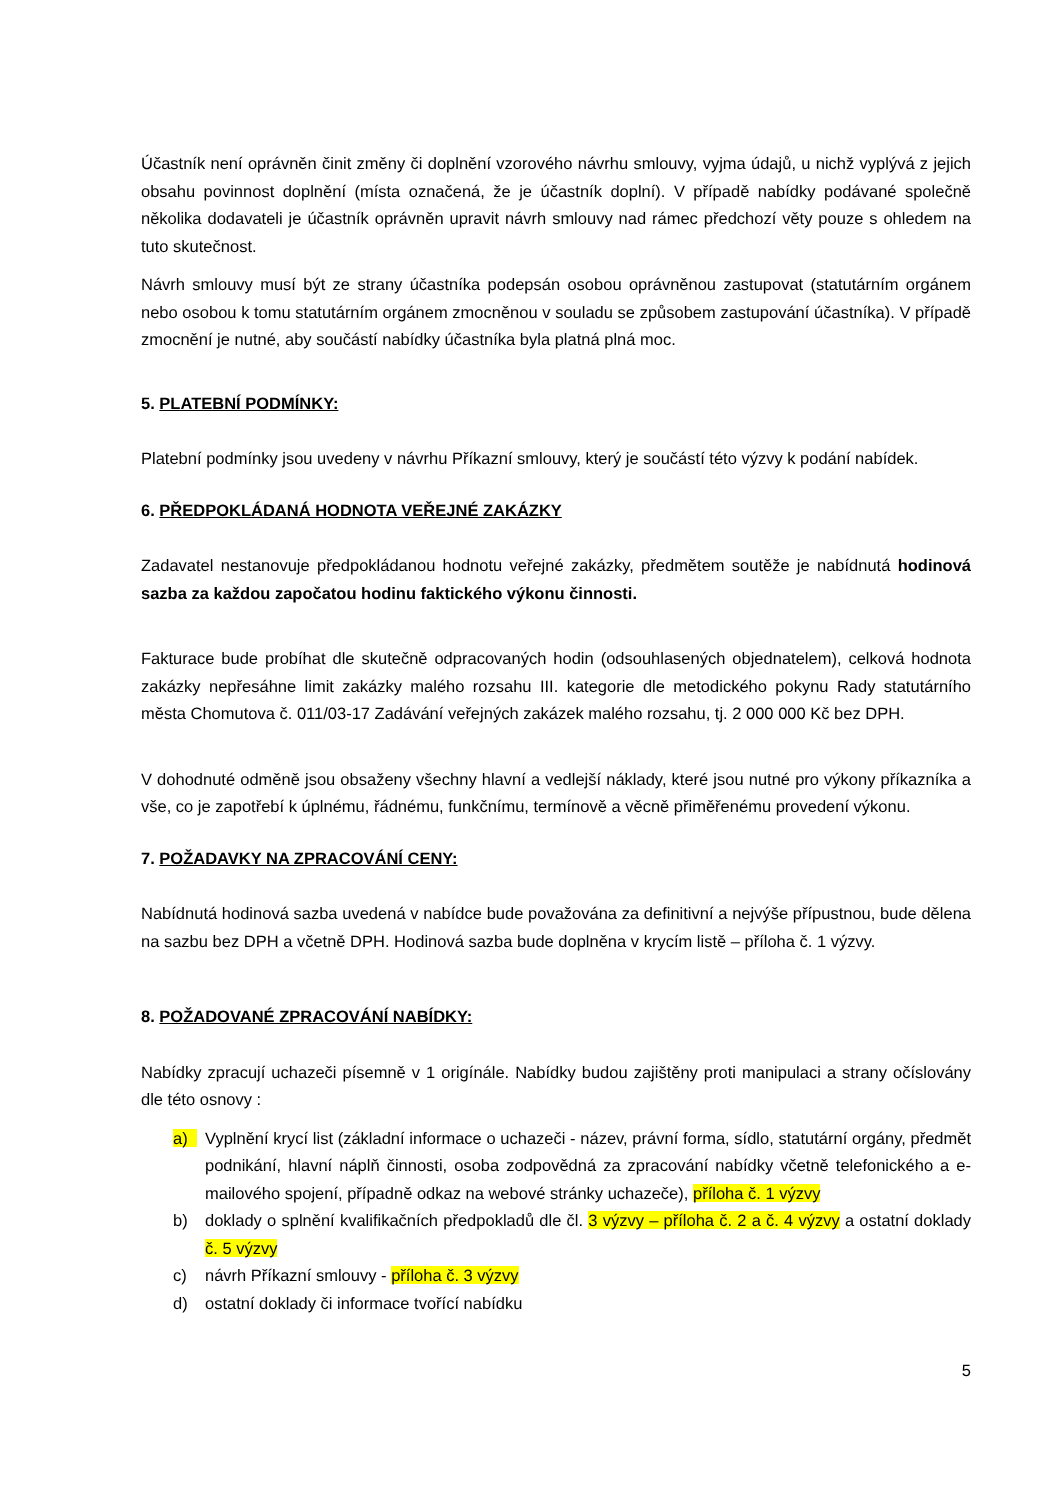Účastník není oprávněn činit změny či doplnění vzorového návrhu smlouvy, vyjma údajů, u nichž vyplývá z jejich obsahu povinnost doplnění (místa označená, že je účastník doplní). V případě nabídky podávané společně několika dodavateli je účastník oprávněn upravit návrh smlouvy nad rámec předchozí věty pouze s ohledem na tuto skutečnost.
Návrh smlouvy musí být ze strany účastníka podepsán osobou oprávněnou zastupovat (statutárním orgánem nebo osobou k tomu statutárním orgánem zmocněnou v souladu se způsobem zastupování účastníka). V případě zmocnění je nutné, aby součástí nabídky účastníka byla platná plná moc.
5. PLATEBNÍ PODMÍNKY:
Platební podmínky jsou uvedeny v návrhu Příkazní smlouvy, který je součástí této výzvy k podání nabídek.
6. PŘEDPOKLÁDANÁ HODNOTA VEŘEJNÉ ZAKÁZKY
Zadavatel nestanovuje předpokládanou hodnotu veřejné zakázky, předmětem soutěže je nabídnutá hodinová sazba za každou započatou hodinu faktického výkonu činnosti.
Fakturace bude probíhat dle skutečně odpracovaných hodin (odsouhlasených objednatelem), celková hodnota zakázky nepřesáhne limit zakázky malého rozsahu III. kategorie dle metodického pokynu Rady statutárního města Chomutova č. 011/03-17 Zadávání veřejných zakázek malého rozsahu, tj. 2 000 000 Kč bez DPH.
V dohodnuté odměně jsou obsaženy všechny hlavní a vedlejší náklady, které jsou nutné pro výkony příkazníka a vše, co je zapotřebí k úplnému, řádnému, funkčnímu, termínově a věcně přiměřenému provedení výkonu.
7. POŽADAVKY NA ZPRACOVÁNÍ CENY:
Nabídnutá hodinová sazba uvedená v nabídce bude považována za definitivní a nejvýše přípustnou, bude dělena na sazbu bez DPH a včetně DPH. Hodinová sazba bude doplněna v krycím listě – příloha č. 1 výzvy.
8. POŽADOVANÉ ZPRACOVÁNÍ NABÍDKY:
Nabídky zpracují uchazeči písemně v 1 origínále. Nabídky budou zajištěny proti manipulaci a strany očíslovány dle této osnovy :
a) Vyplnění krycí list (základní informace o uchazeči - název, právní forma, sídlo, statutární orgány, předmět podnikání, hlavní náplň činnosti, osoba zodpovědná za zpracování nabídky včetně telefonického a e-mailového spojení, případně odkaz na webové stránky uchazeče), příloha č. 1 výzvy
b) doklady o splnění kvalifikačních předpokladů dle čl. 3 výzvy – příloha č. 2 a č. 4 výzvy a ostatní doklady č. 5 výzvy
c) návrh Příkazní smlouvy - příloha č. 3 výzvy
d) ostatní doklady či informace tvořící nabídku
5